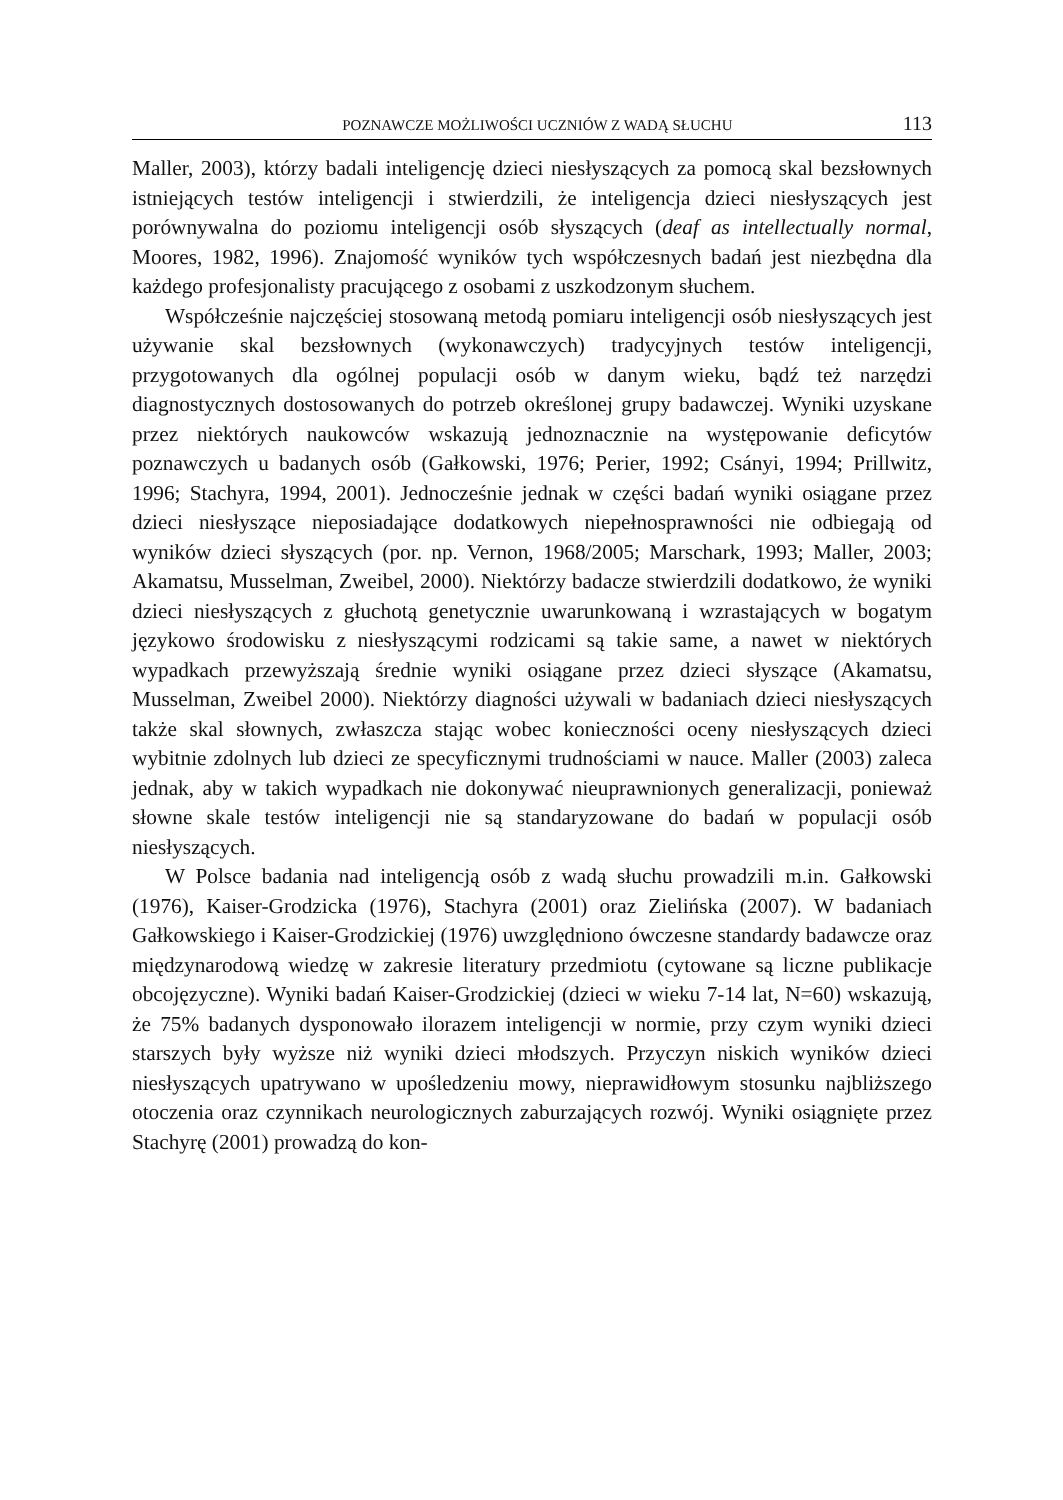POZNAWCZE MOŻLIWOŚCI UCZNIÓW Z WADĄ SŁUCHU 113
Maller, 2003), którzy badali inteligencję dzieci niesłyszących za pomocą skal bezsłownych istniejących testów inteligencji i stwierdzili, że inteligencja dzieci niesłyszących jest porównywalna do poziomu inteligencji osób słyszących (deaf as intellectually normal, Moores, 1982, 1996). Znajomość wyników tych współczesnych badań jest niezbędna dla każdego profesjonalisty pracującego z osobami z uszkodzonym słuchem.
Współcześnie najczęściej stosowaną metodą pomiaru inteligencji osób niesłyszących jest używanie skal bezsłownych (wykonawczych) tradycyjnych testów inteligencji, przygotowanych dla ogólnej populacji osób w danym wieku, bądź też narzędzi diagnostycznych dostosowanych do potrzeb określonej grupy badawczej. Wyniki uzyskane przez niektórych naukowców wskazują jednoznacznie na występowanie deficytów poznawczych u badanych osób (Gałkowski, 1976; Perier, 1992; Csányi, 1994; Prillwitz, 1996; Stachyra, 1994, 2001). Jednocześnie jednak w części badań wyniki osiągane przez dzieci niesłyszące nieposiadające dodatkowych niepełnosprawności nie odbiegają od wyników dzieci słyszących (por. np. Vernon, 1968/2005; Marschark, 1993; Maller, 2003; Akamatsu, Musselman, Zweibel, 2000). Niektórzy badacze stwierdzili dodatkowo, że wyniki dzieci niesłyszących z głuchotą genetycznie uwarunkowaną i wzrastających w bogatym językowo środowisku z niesłyszącymi rodzicami są takie same, a nawet w niektórych wypadkach przewyższają średnie wyniki osiągane przez dzieci słyszące (Akamatsu, Musselman, Zweibel 2000). Niektórzy diagności używali w badaniach dzieci niesłyszących także skal słownych, zwłaszcza stając wobec konieczności oceny niesłyszących dzieci wybitnie zdolnych lub dzieci ze specyficznymi trudnościami w nauce. Maller (2003) zaleca jednak, aby w takich wypadkach nie dokonywać nieuprawnionych generalizacji, ponieważ słowne skale testów inteligencji nie są standaryzowane do badań w populacji osób niesłyszących.
W Polsce badania nad inteligencją osób z wadą słuchu prowadzili m.in. Gałkowski (1976), Kaiser-Grodzicka (1976), Stachyra (2001) oraz Zielińska (2007). W badaniach Gałkowskiego i Kaiser-Grodzickiej (1976) uwzględniono ówczesne standardy badawcze oraz międzynarodową wiedzę w zakresie literatury przedmiotu (cytowane są liczne publikacje obcojęzyczne). Wyniki badań Kaiser-Grodzickiej (dzieci w wieku 7-14 lat, N=60) wskazują, że 75% badanych dysponowało ilorazem inteligencji w normie, przy czym wyniki dzieci starszych były wyższe niż wyniki dzieci młodszych. Przyczyn niskich wyników dzieci niesłyszących upatrywano w upośledzeniu mowy, nieprawidłowym stosunku najbliższego otoczenia oraz czynnikach neurologicznych zaburzających rozwój. Wyniki osiągnięte przez Stachyrę (2001) prowadzą do kon-